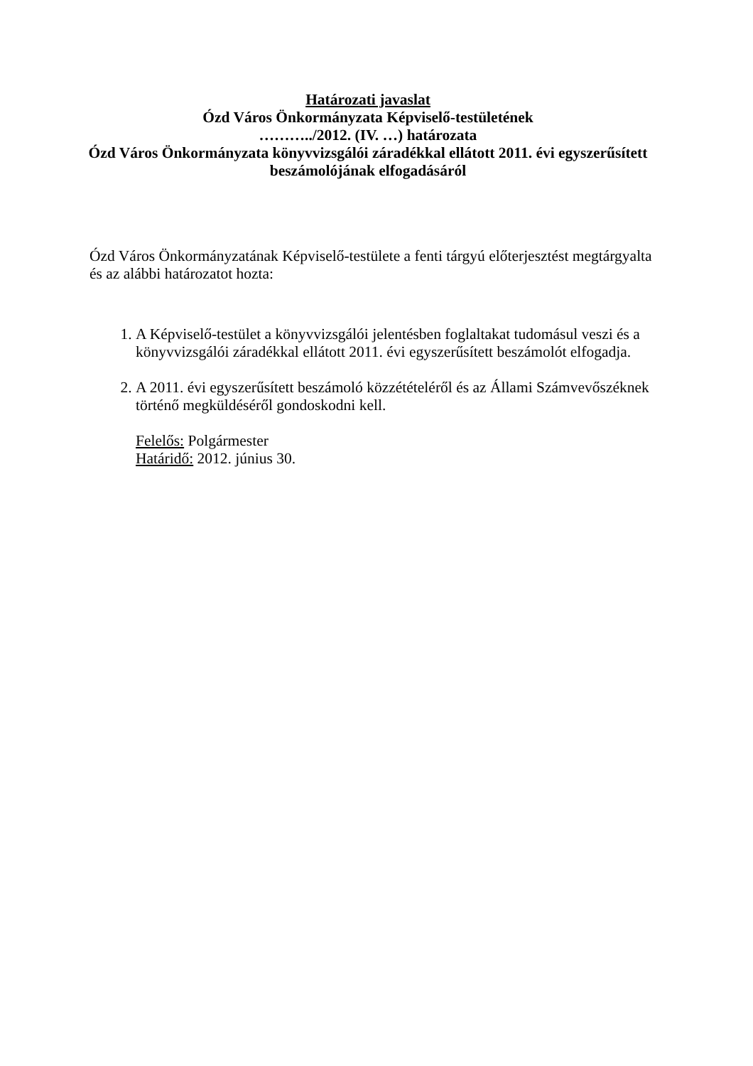Határozati javaslat
Ózd Város Önkormányzata Képviselő-testületének
………../2012. (IV. …) határozata
Ózd Város Önkormányzata könyvvizsgálói záradékkal ellátott 2011. évi egyszerűsített beszámolójának elfogadásáról
Ózd Város Önkormányzatának Képviselő-testülete a fenti tárgyú előterjesztést megtárgyalta és az alábbi határozatot hozta:
1. A Képviselő-testület a könyvvizsgálói jelentésben foglaltakat tudomásul veszi és a könyvvizsgálói záradékkal ellátott 2011. évi egyszerűsített beszámolót elfogadja.
2. A 2011. évi egyszerűsített beszámoló közzétételéről és az Állami Számvevőszéknek történő megküldéséről gondoskodni kell.
Felelős: Polgármester
Határidő: 2012. június 30.